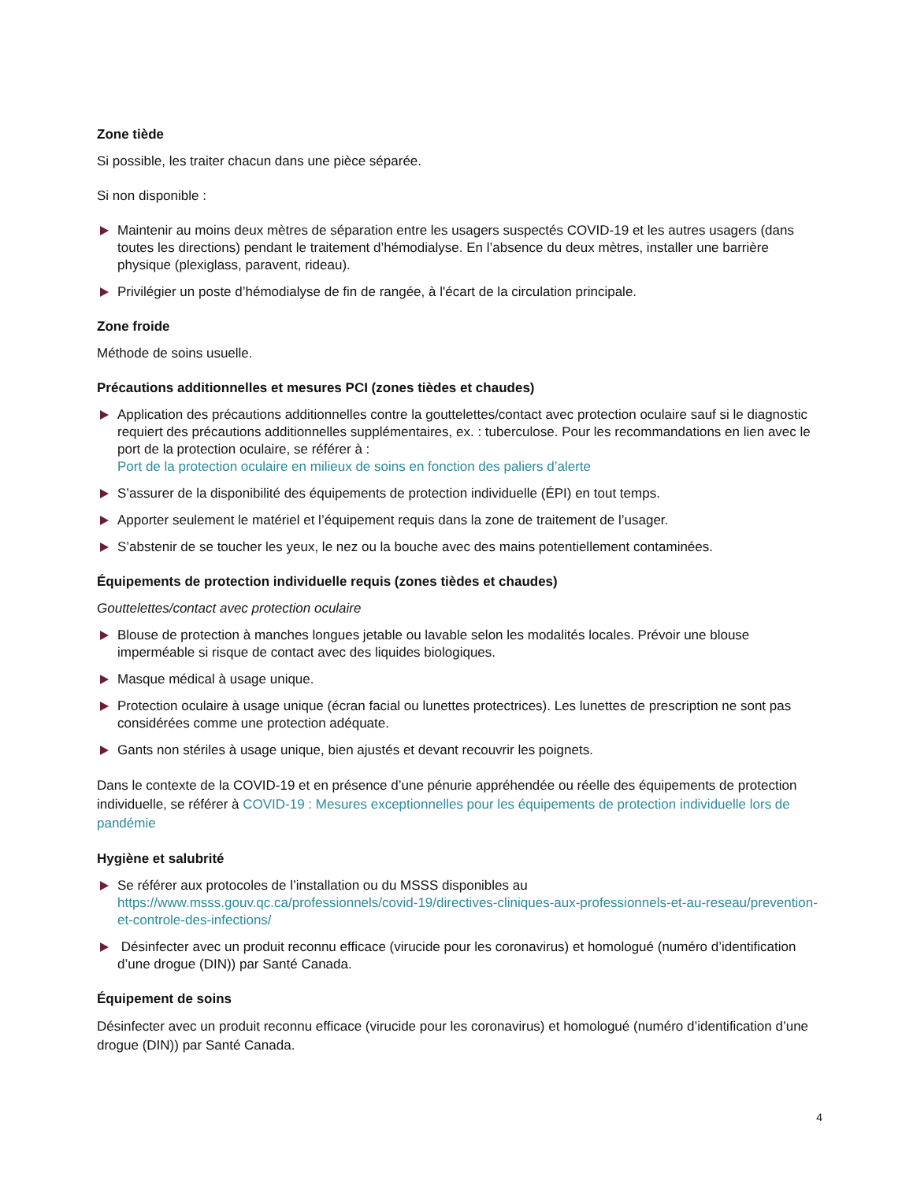Zone tiède
Si possible, les traiter chacun dans une pièce séparée.
Si non disponible :
Maintenir au moins deux mètres de séparation entre les usagers suspectés COVID-19 et les autres usagers (dans toutes les directions) pendant le traitement d’hémodialyse. En l’absence du deux mètres, installer une barrière physique (plexiglass, paravent, rideau).
Privilégier un poste d’hémodialyse de fin de rangée, à l'écart de la circulation principale.
Zone froide
Méthode de soins usuelle.
Précautions additionnelles et mesures PCI (zones tièdes et chaudes)
Application des précautions additionnelles contre la gouttelettes/contact avec protection oculaire sauf si le diagnostic requiert des précautions additionnelles supplémentaires, ex. : tuberculose. Pour les recommandations en lien avec le port de la protection oculaire, se référer à :
Port de la protection oculaire en milieux de soins en fonction des paliers d’alerte
S’assurer de la disponibilité des équipements de protection individuelle (ÉPI) en tout temps.
Apporter seulement le matériel et l’équipement requis dans la zone de traitement de l’usager.
S’abstenir de se toucher les yeux, le nez ou la bouche avec des mains potentiellement contaminées.
Équipements de protection individuelle requis (zones tièdes et chaudes)
Gouttelettes/contact avec protection oculaire
Blouse de protection à manches longues jetable ou lavable selon les modalités locales. Prévoir une blouse imperméable si risque de contact avec des liquides biologiques.
Masque médical à usage unique.
Protection oculaire à usage unique (écran facial ou lunettes protectrices). Les lunettes de prescription ne sont pas considérées comme une protection adéquate.
Gants non stériles à usage unique, bien ajustés et devant recouvrir les poignets.
Dans le contexte de la COVID-19 et en présence d’une pénurie appréhendée ou réelle des équipements de protection individuelle, se référer à COVID-19 : Mesures exceptionnelles pour les équipements de protection individuelle lors de pandémie
Hygiène et salubrité
Se référer aux protocoles de l’installation ou du MSSS disponibles au
https://www.msss.gouv.qc.ca/professionnels/covid-19/directives-cliniques-aux-professionnels-et-au-reseau/prevention-et-controle-des-infections/
Désinfecter avec un produit reconnu efficace (virucide pour les coronavirus) et homologué (numéro d’identification d’une drogue (DIN)) par Santé Canada.
Équipement de soins
Désinfecter avec un produit reconnu efficace (virucide pour les coronavirus) et homologué (numéro d’identification d’une drogue (DIN)) par Santé Canada.
4